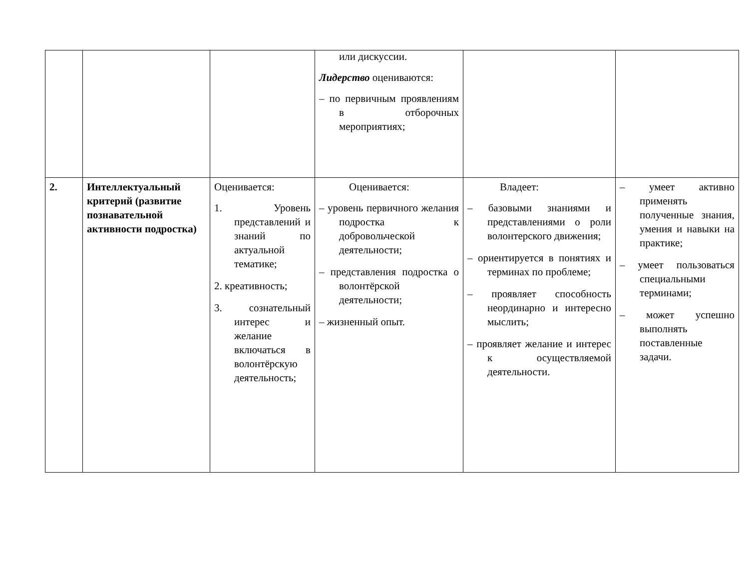| | | | или дискуссии. Лидерство оцениваются: – по первичным проявлениям в отборочных мероприятиях; | | |
| 2. | Интеллектуальный критерий (развитие познавательной активности подростка) | Оценивается: 1. Уровень представлений и знаний по актуальной тематике; 2. креативность; 3. сознательный интерес и желание включаться в волонтёрскую деятельность; | Оценивается: – уровень первичного желания подростка к добровольческой деятельности; – представления подростка о волонтёрской деятельности; – жизненный опыт. | Владеет: – базовыми знаниями и представлениями о роли волонтерского движения; – ориентируется в понятиях и терминах по проблеме; – проявляет способность неординарно и интересно мыслить; – проявляет желание и интерес к осуществляемой деятельности. | – умеет активно применять полученные знания, умения и навыки на практике; – умеет пользоваться специальными терминами; – может успешно выполнять поставленные задачи. |